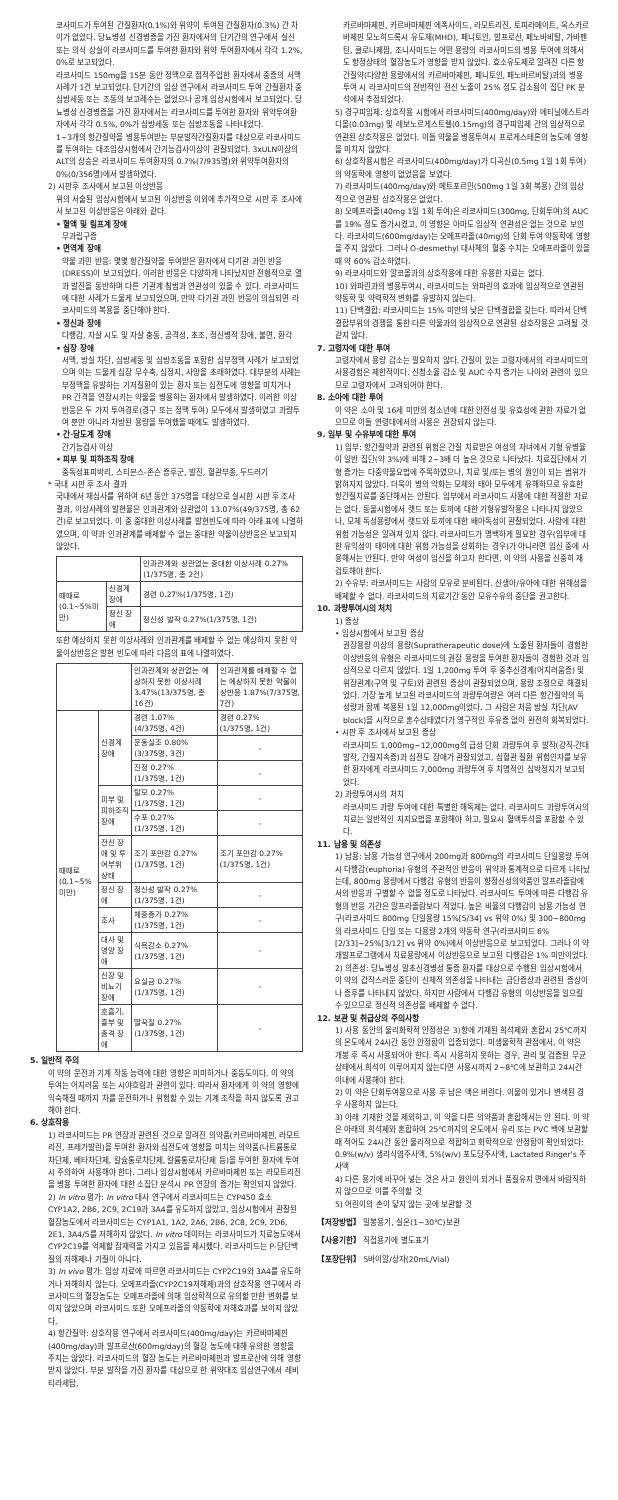코사미드가 투여된 간질환자(0.1%)와 위약이 투여된 간질환자(0.3%) 간 차이가 없었다. 당뇨병성 신경병증을 가진 환자에서의 단기간의 연구에서 실신 또는 의식 상실이 라코사미드를 투여한 환자와 위약 투여환자에서 각각 1.2%, 0%로 보고되었다.
라코사미드 150mg을 15분 동안 정맥으로 점적주입한 환자에서 중증의 서맥 사례가 1건 보고되었다. 단기간의 임상 연구에서 라코사미드 투여 간질환자 중 심방세동 또는 조동의 보고례수는 없었으나 공개 임상시험에서 보고되었다. 당뇨병성 신경병증을 가진 환자에서는 라코사미드를 투여한 환자와 위약투여환자에서 각각 0.5%, 0%가 심방세동 또는 심방조동을 나타내었다.
1~3개의 항간질약을 병용투여받는 부분발작간질환자를 대상으로 라코사미드를 투여하는 대조임상시험에서 간기능검사이상이 관찰되었다. 3xULN이상의 ALT의 상승은 라코사미드 투여환자의 0.7%(7/935명)와 위약투여환자의 0%(0/356명)에서 발생하였다.
2) 시판후 조사에서 보고된 이상반응
위의 서술된 임상시험에서 보고된 이상반응 이외에 추가적으로 시판 후 조사에서 보고된 이상반응은 아래와 같다.
• 혈액 및 림프계 장애
무과립구증
• 면역계 장애
약물 과민 반응: 몇몇 항간질약을 투여받은 환자에서 다기관 과민 반응(DRESS)이 보고되었다. 이러한 반응은 다양하게 나타났지만 전형적으로 열과 발진을 동반하며 다른 기관계 침범과 연관성이 있을 수 있다. 라코사미드에 대한 사례가 드물게 보고되었으며, 만약 다기관 과민 반응이 의심되면 라코사미드의 복용을 중단해야 한다.
• 정신과 장애
다행감, 자살 시도 및 자살 충동, 공격성, 초조, 정신병적 장애, 불면, 환각
• 심장 장애
서맥, 방실 차단, 심방세동 및 심방조동을 포함한 심부정맥 사례가 보고되었으며 이는 드물게 심장 무수축, 심정지, 사망을 초래하였다. 대부분의 사례는 부정맥을 유발하는 기저질환이 있는 환자 또는 심전도에 영향을 미치거나 PR 간격을 연장시키는 약물을 병용하는 환자에서 발생하였다. 이러한 이상반응은 두 가지 투여경로(경구 또는 정맥 투여) 모두에서 발생하였고 과량투여 뿐만 아니라 처방된 용량을 투여했을 때에도 발생하였다.
• 간·담도계 장애
간기능검사 이상
• 피부 및 피하조직 장애
중독성표피박리, 스티븐스-존슨 증후군, 발진, 혈관부종, 두드러기
* 국내 시판 후 조사 결과
국내에서 재심사를 위하여 6년 동안 375명을 대상으로 실시한 시판 후 조사 결과, 이상사례의 발현율은 인과관계와 상관없이 13.07%(49/375명, 총 62건)로 보고되었다. 이 중 중대한 이상사례를 발현빈도에 따라 아래 표에 나열하였으며, 이 약과 인과관계를 배제할 수 없는 중대한 약물이상반응은 보고되지 않았다.
| | | 인과관계와 상관없는 중대한 이상사례 0.27%(1/375명, 총 2건) |
| --- | --- | --- |
| 때때로 (0.1~5%미만) | 신경계 장애 | 경련 0.27%(1/375명, 1건) |
| | 정신 장애 | 정신성 발작 0.27%(1/375명, 1건) |
또한 예상하지 못한 이상사례와 인과관계를 배제할 수 없는 예상하지 못한 약물이상반응은 발현 빈도에 따라 다음의 표에 나열하였다.
| | | 인과관계와 상관없는 예상하지 못한 이상사례 3.47%(13/375명, 총 16건) | 인과관계를 배제할 수 없는 예상하지 못한 약물이상반응 1.87%(7/375명, 7건) |
| --- | --- | --- | --- |
| 때때로 (0.1~5%미만) | 신경계 장애 | 경련 1.07% (4/375명, 4건) | 경련 0.27% (1/375명, 1건) |
| | | 운동실조 0.80% (3/375명, 3건) | – |
| | | 진정 0.27% (1/375명, 1건) | – |
| | 피부 및 피하조직 장애 | 탈모 0.27% (1/375명, 1건) | – |
| | | 수포 0.27% (1/375명, 1건) | – |
| | 전신 장애 및 투여부위 상태 | 조기 포만감 0.27% (1/375명, 1건) | 조기 포만감 0.27% (1/375명, 1건) |
| | 정신 장애 | 정신성 발작 0.27% (1/375명, 1건) | – |
| | 조사 | 체중증가 0.27% (1/375명, 1건) | – |
| | 대사 및 영양 장애 | 식욕감소 0.27% (1/375명, 1건) | – |
| | 신장 및 비뇨기 장애 | 요실금 0.27% (1/375명, 1건) | – |
| | 호흡기, 흉부 및 종격 장애 | 딸꾹질 0.27% (1/375명, 1건) | – |
5. 일반적 주의
이 약의 운전과 기계 작동 능력에 대한 영향은 미미하거나 중등도이다. 이 약의 투여는 어지러움 또는 시야흐림과 관련이 있다. 따라서 환자에게 이 약의 영향에 익숙해질 때까지 차를 운전하거나 위험할 수 있는 기계 조작을 하지 않도록 권고해야 한다.
6. 상호작용
1) 라코사미드는 PR 연장과 관련된 것으로 알려진 의약품(카르바마제핀, 라모트리진, 프레가발린)을 투여한 환자와 심전도에 영향을 미치는 의약품(나트륨통로차단제, 베타차단제, 칼슘통로차단제, 칼륨통로차단제 등)을 투여한 환자에 투여시 주의하여 사용해야 한다. 그러나 임상시험에서 카르바마제핀 또는 라모트리진을 병용 투여한 환자에 대한 소집단 분석시 PR 연장의 증가는 확인되지 않았다.
2) In vitro 평가: In vitro 대사 연구에서 라코사미드는 CYP450 효소 CYP1A2, 2B6, 2C9, 2C19과 3A4를 유도하지 않았고, 임상시험에서 관찰된 혈장농도에서 라코사미드는 CYP1A1, 1A2, 2A6, 2B6, 2C8, 2C9, 2D6, 2E1, 3A4/5를 저해하지 않았다. In vitro 데이터는 라코사미드가 치료농도에서 CYP2C19를 억제할 잠재력을 가지고 있음을 제시했다. 라코사미드는 P-당단백질의 저해제나 기질이 아니다.
3) In vivo 평가: 임상 자료에 따르면 라코사미드는 CYP2C19와 3A4를 유도하거나 저해하지 않는다. 오메프라졸(CYP2C19저해제)과의 상호작용 연구에서 라코사미드의 혈장농도는 오메프라졸에 의해 임상학적으로 유의할 만한 변화를 보이지 않았으며 라코사미드 또한 오메프라졸의 약동학에 저해효과를 보이지 않았다.
4) 항간질약: 상호작용 연구에서 라코사미드(400mg/day)는 카르바마제핀(400mg/day)과 발프로산(600mg/day)의 혈장 농도에 대해 유의한 영향을 주지는 않았다. 라코사미드의 혈장 농도는 카르바마제핀과 발프로산에 의해 영향받지 않았다. 부분 발작을 가진 환자를 대상으로 한 위약대조 임상연구에서 레비티라세탐,
카르바마제핀, 카르바마제핀 에폭사이드, 라모트리진, 토피라메이트, 옥스카르바제핀 모노히드록시 유도체(MHD), 페니토인, 발프로산, 페노바비탈, 가바펜틴, 클로나제팜, 조니사미드는 어떤 용량의 라코사미드의 병용 투여에 의해서도 항정상태의 혈장농도가 영향을 받지 않았다. 효소유도제로 알려진 다른 항간질약(다양한 용량에서의 카르바마제핀, 페니토인, 페노바르비탈)과의 병용 투여 시 라코사미드의 전반적인 전신 노출이 25% 정도 감소됨이 집단 PK 분석에서 추정되었다.
5) 경구피임제: 상호작용 시험에서 라코사미드(400mg/day)와 에티닐에스트라디올(0.03mg) 및 레보노르게스트렐(0.15mg)의 경구피임제 간의 임상적으로 연관된 상호작용은 없었다. 이들 약물을 병용투여시 프로게스테론의 농도에 영향을 미치지 않았다.
6) 상호작용시험은 라코사미드(400mg/day)가 디곡신(0.5mg 1일 1회 투여)의 약동학에 영향이 없었음을 보였다.
7) 라코사미드(400mg/day)와 메트포르민(500mg 1일 3회 복용) 간의 임상적으로 연관된 상호작용은 없었다.
8) 오메프라졸(40mg 1일 1회 투여)은 라코사미드(300mg, 단회투여)의 AUC를 19% 정도 증가시켰고, 이 영향은 아마도 임상적 연관성은 없는 것으로 보인다. 라코사미드(600mg/day)는 오메프라졸(40mg)의 단회 투여 약동학에 영향을 주지 않았다. 그러나 O-desmethyl 대사체의 혈중 수치는 오메프라졸이 있을 때 약 60% 감소하였다.
9) 라코사미드와 알코올과의 상호작용에 대한 유용한 자료는 없다.
10) 와파린과의 병용투여시, 라코사미드는 와파린의 효과에 임상적으로 연관된 약동학 및 약력학적 변화를 유발하지 않는다.
11) 단백결합: 라코사미드는 15% 미만의 낮은 단백결합을 갖는다. 따라서 단백결합부위의 경쟁을 통한 다른 약물과의 임상적으로 연관된 상호작용은 고려될 것 같지 않다.
7. 고령자에 대한 투여
고령자에서 용량 감소는 필요하지 않다. 간질이 있는 고령자에서의 라코사미드의 사용경험은 제한적이다. 신청소율 감소 및 AUC 수치 증가는 나이와 관련이 있으므로 고령자에서 고려되어야 한다.
8. 소아에 대한 투여
이 약은 소아 및 16세 미만의 청소년에 대한 안전성 및 유효성에 관한 자료가 없으므로 이들 연령대에서의 사용은 권장되지 않는다.
9. 임부 및 수유부에 대한 투여
1) 임부: 항간질약과 관련된 위험은 간질 치료받은 여성의 자녀에서 기형 유병율이 일반 집단(약 3%)에 비해 2~3배 더 높은 것으로 나타났다. 치료집단에서 기형 증가는 다중약물요법에 주목하였으나, 치료 및/또는 병의 원인이 되는 범위가 밝혀지지 않았다. 더욱이 병의 악화는 모체와 태아 모두에게 유해하므로 유효한 항간질치료를 중단해서는 안된다. 임부에서 라코사미드 사용에 대한 적절한 자료는 없다. 동물시험에서 랫드 또는 토끼에 대한 기형유발작용은 나타나지 않았으나, 모체 독성용량에서 랫드와 토끼에 대한 배아독성이 관찰되었다. 사람에 대한 위험 가능성은 알려져 있지 않다. 라코사미드가 명백하게 필요한 경우(임부에 대한 유익성이 태아에 대한 위험 가능성을 상회하는 경우)가 아니라면 임신 중에 사용해서는 안된다. 만약 여성이 임신을 하고자 한다면, 이 약의 사용을 신중히 재검토해야 한다.
2) 수유부: 라코사미드는 사람의 모유로 분비된다. 신생아/유아에 대한 위해성을 배제할 수 없다. 라코사미드의 치료기간 동안 모유수유의 중단을 권고한다.
10. 과량투여시의 처치
1) 증상
• 임상시험에서 보고된 증상
권장용량 이상의 용량(Supratherapeutic dose)에 노출된 환자들이 경험한 이상반응의 유형은 라코사미드의 권장 용량을 투여한 환자들이 경험한 것과 임상적으로 다르지 않았다. 1일 1,200mg 투여 후 중추신경계(어지러움증) 및 위장관계(구역 및 구토)와 관련된 증상이 관찰되었으며, 용량 조정으로 해결되었다. 가장 높게 보고된 라코사미드의 과량투여량은 여러 다른 항간질약의 독성량과 함께 복용된 1일 12,000mg이었다. 그 사람은 처음 방실 차단(AV block)을 시작으로 혼수상태였다가 영구적인 후유증 없이 완전히 회복되었다.
• 시판 후 조사에서 보고된 증상
라코사미드 1,000mg~12,000mg의 급성 단회 과량투여 후 발작(강직-간대 발작, 간질지속증)과 심전도 장애가 관찰되었고, 심혈관 질환 위험인자를 보유한 환자에게 라코사미드 7,000mg 과량투여 후 치명적인 심박정지가 보고되었다.
2) 과량투여시의 처치
라코사미드 과량 투여에 대한 특별한 해독제는 없다. 라코사미드 과량투여시의 치료는 일반적인 지지요법을 포함해야 하고, 필요시 혈액투석을 포함할 수 있다.
11. 남용 및 의존성
1) 남용: 남용 가능성 연구에서 200mg과 800mg의 라코사미드 단일용량 투여 시 다행감(euphoria) 유형의 주관적인 반응이 위약과 통계적으로 다르게 나타났는데, 800mg 용량에서 다행감 유형의 반응이 향정신성의약품인 알프라졸람에서의 반응과 구별할 수 없을 정도로 나타났다. 라코사미드 투여에 따른 다행감 유형의 반응 기간은 알프라졸람보다 적었다. 높은 비율의 다행감이 남용 가능성 연구(라코사미드 800mg 단일용량 15%[5/34] vs 위약 0%) 및 300~800mg의 라코사미드 단일 또는 다용량 2개의 약동학 연구(라코사미드 6%[2/33]~25%[3/12] vs 위약 0%)에서 이상반응으로 보고되었다. 그러나 이 약 개발프로그램에서 치료용량에서 이상반응으로 보고된 다행감은 1% 미만이었다.
2) 의존성: 당뇨병성 말초신경병성 통증 환자를 대상으로 수행된 임상시험에서 이 약의 갑작스러운 중단이 신체적 의존성을 나타내는 금단증상과 관련된 증상이나 증후를 나타내지 않았다. 하지만 사람에서 다행감 유형의 이상반응을 일으킬 수 있으므로 정신적 의존성을 배제할 수 없다.
12. 보관 및 취급상의 주의사항
1) 사용 동안의 물리화학적 안정성은 3)항에 기재된 희석제와 혼합시 25℃까지의 온도에서 24시간 동안 안정함이 입증되었다. 미생물학적 관점에서, 이 약은 개봉 후 즉시 사용되어야 한다. 즉시 사용하지 못하는 경우, 관리 및 검증된 무균 상태에서 희석이 이루어지지 않는다면 사용시까지 2~8℃에 보관하고 24시간 이내에 사용해야 한다.
2) 이 약은 단회투여용으로 사용 후 남은 액은 버린다. 이물이 있거나 변색된 경우 사용하지 않는다.
3) 아래 기재한 것을 제외하고, 이 약을 다른 의약품과 혼합해서는 안 된다. 이 약은 아래의 희석제와 혼합하여 25℃까지의 온도에서 유리 또는 PVC 백에 보관할 때 적어도 24시간 동안 물리적으로 적합하고 화학적으로 안정함이 확인되었다: 0.9%(w/v) 생리식염주사액, 5%(w/v) 포도당주사액, Lactated Ringer's 주사액
4) 다른 용기에 바꾸어 넣는 것은 사고 원인이 되거나 품질유지 면에서 바람직하지 않으므로 이를 주의할 것
5) 어린이의 손이 닿지 않는 곳에 보관할 것
【저장방법】 밀봉용기, 실온(1~30℃)보관
【사용기한】 직접용기에 별도표기
【포장단위】 5바이알/상자(20mL/Vial)